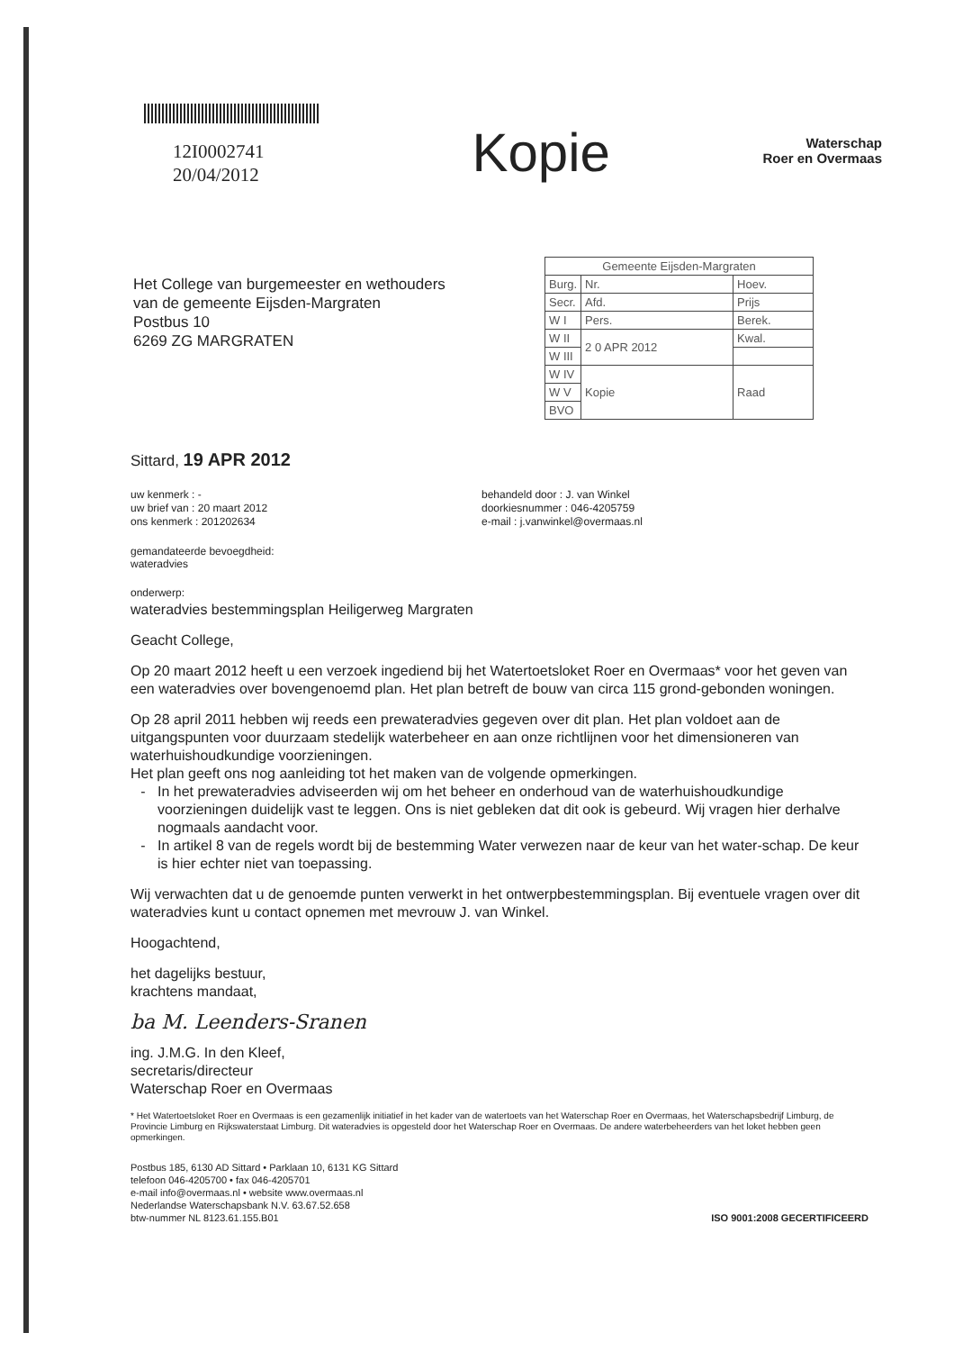12I0002741
20/04/2012
Kopie
Waterschap
Roer en Overmaas
Het College van burgemeester en wethouders
van de gemeente Eijsden-Margraten
Postbus 10
6269 ZG MARGRATEN
| Gemeente Eijsden-Margraten | | |
| Burg. | Nr. | Hoev. |
| Secr. | Afd. | Prijs |
| W I | Pers. | Berek. |
| W II | 2 0 APR 2012 | Kwal. |
| W III | | |
| W IV | Kopie | Raad |
| W V | | |
| BVO | | |
Sittard, 19 APR 2012
uw kenmerk : -
uw brief van : 20 maart 2012
ons kenmerk : 201202634
behandeld door : J. van Winkel
doorkiesnummer : 046-4205759
e-mail : j.vanwinkel@overmaas.nl
gemandateerde bevoegdheid:
wateradvies
onderwerp:
wateradvies bestemmingsplan Heiligerweg Margraten
Geacht College,
Op 20 maart 2012 heeft u een verzoek ingediend bij het Watertoetsloket Roer en Overmaas* voor het geven van een wateradvies over bovengenoemd plan. Het plan betreft de bouw van circa 115 grond-gebonden woningen.
Op 28 april 2011 hebben wij reeds een prewateradvies gegeven over dit plan. Het plan voldoet aan de uitgangspunten voor duurzaam stedelijk waterbeheer en aan onze richtlijnen voor het dimensioneren van waterhuishoudkundige voorzieningen.
Het plan geeft ons nog aanleiding tot het maken van de volgende opmerkingen.
In het prewateradvies adviseerden wij om het beheer en onderhoud van de waterhuishoudkundige voorzieningen duidelijk vast te leggen. Ons is niet gebleken dat dit ook is gebeurd. Wij vragen hier derhalve nogmaals aandacht voor.
In artikel 8 van de regels wordt bij de bestemming Water verwezen naar de keur van het water-schap. De keur is hier echter niet van toepassing.
Wij verwachten dat u de genoemde punten verwerkt in het ontwerpbestemmingsplan. Bij eventuele vragen over dit wateradvies kunt u contact opnemen met mevrouw J. van Winkel.
Hoogachtend,
het dagelijks bestuur,
krachtens mandaat,
ba M. Leenders-Sranen
ing. J.M.G. In den Kleef,
secretaris/directeur
Waterschap Roer en Overmaas
* Het Watertoetsloket Roer en Overmaas is een gezamenlijk initiatief in het kader van de watertoets van het Waterschap Roer en Overmaas, het Waterschapsbedrijf Limburg, de Provincie Limburg en Rijkswaterstaat Limburg. Dit wateradvies is opgesteld door het Waterschap Roer en Overmaas. De andere waterbeheerders van het loket hebben geen opmerkingen.
Postbus 185, 6130 AD Sittard • Parklaan 10, 6131 KG Sittard
telefoon 046-4205700 • fax 046-4205701
e-mail info@overmaas.nl • website www.overmaas.nl
Nederlandse Waterschapsbank N.V. 63.67.52.658
btw-nummer NL 8123.61.155.B01
ISO 9001:2008 GECERTIFICEERD